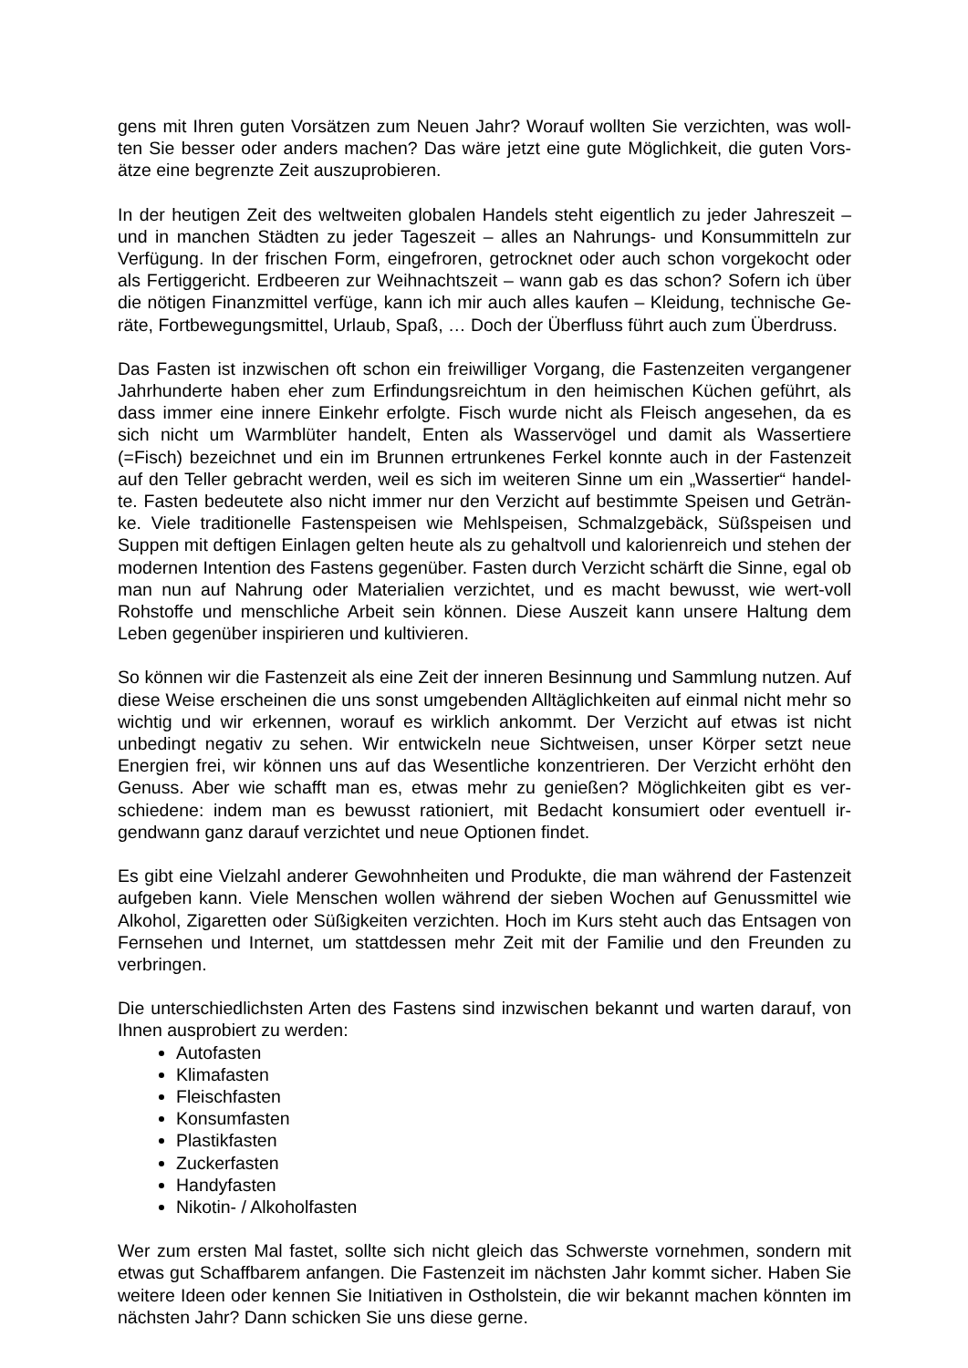gens mit Ihren guten Vorsätzen zum Neuen Jahr? Worauf wollten Sie verzichten, was woll-ten Sie besser oder anders machen? Das wäre jetzt eine gute Möglichkeit, die guten Vors-ätze eine begrenzte Zeit auszuprobieren.
In der heutigen Zeit des weltweiten globalen Handels steht eigentlich zu jeder Jahreszeit – und in manchen Städten zu jeder Tageszeit – alles an Nahrungs- und Konsummitteln zur Verfügung. In der frischen Form, eingefroren, getrocknet oder auch schon vorgekocht oder als Fertiggericht. Erdbeeren zur Weihnachtszeit – wann gab es das schon? Sofern ich über die nötigen Finanzmittel verfüge, kann ich mir auch alles kaufen – Kleidung, technische Ge-räte, Fortbewegungsmittel, Urlaub, Spaß, … Doch der Überfluss führt auch zum Überdruss.
Das Fasten ist inzwischen oft schon ein freiwilliger Vorgang, die Fastenzeiten vergangener Jahrhunderte haben eher zum Erfindungsreichtum in den heimischen Küchen geführt, als dass immer eine innere Einkehr erfolgte. Fisch wurde nicht als Fleisch angesehen, da es sich nicht um Warmblüter handelt, Enten als Wasservögel und damit als Wassertiere (=Fisch) bezeichnet und ein im Brunnen ertrunkenes Ferkel konnte auch in der Fastenzeit auf den Teller gebracht werden, weil es sich im weiteren Sinne um ein „Wassertier“ handel-te. Fasten bedeutete also nicht immer nur den Verzicht auf bestimmte Speisen und Geträn-ke. Viele traditionelle Fastenspeisen wie Mehlspeisen, Schmalzgebäck, Süßspeisen und Suppen mit deftigen Einlagen gelten heute als zu gehaltvoll und kalorienreich und stehen der modernen Intention des Fastens gegenüber. Fasten durch Verzicht schärft die Sinne, egal ob man nun auf Nahrung oder Materialien verzichtet, und es macht bewusst, wie wert-voll Rohstoffe und menschliche Arbeit sein können. Diese Auszeit kann unsere Haltung dem Leben gegenüber inspirieren und kultivieren.
So können wir die Fastenzeit als eine Zeit der inneren Besinnung und Sammlung nutzen. Auf diese Weise erscheinen die uns sonst umgebenden Alltäglichkeiten auf einmal nicht mehr so wichtig und wir erkennen, worauf es wirklich ankommt. Der Verzicht auf etwas ist nicht unbedingt negativ zu sehen. Wir entwickeln neue Sichtweisen, unser Körper setzt neue Energien frei, wir können uns auf das Wesentliche konzentrieren. Der Verzicht erhöht den Genuss. Aber wie schafft man es, etwas mehr zu genießen? Möglichkeiten gibt es ver-schiedene: indem man es bewusst rationiert, mit Bedacht konsumiert oder eventuell ir-gendwann ganz darauf verzichtet und neue Optionen findet.
Es gibt eine Vielzahl anderer Gewohnheiten und Produkte, die man während der Fastenzeit aufgeben kann. Viele Menschen wollen während der sieben Wochen auf Genussmittel wie Alkohol, Zigaretten oder Süßigkeiten verzichten. Hoch im Kurs steht auch das Entsagen von Fernsehen und Internet, um stattdessen mehr Zeit mit der Familie und den Freunden zu verbringen.
Die unterschiedlichsten Arten des Fastens sind inzwischen bekannt und warten darauf, von Ihnen ausprobiert zu werden:
Autofasten
Klimafasten
Fleischfasten
Konsumfasten
Plastikfasten
Zuckerfasten
Handyfasten
Nikotin- / Alkoholfasten
Wer zum ersten Mal fastet, sollte sich nicht gleich das Schwerste vornehmen, sondern mit etwas gut Schaffbarem anfangen. Die Fastenzeit im nächsten Jahr kommt sicher. Haben Sie weitere Ideen oder kennen Sie Initiativen in Ostholstein, die wir bekannt machen könnten im nächsten Jahr? Dann schicken Sie uns diese gerne.